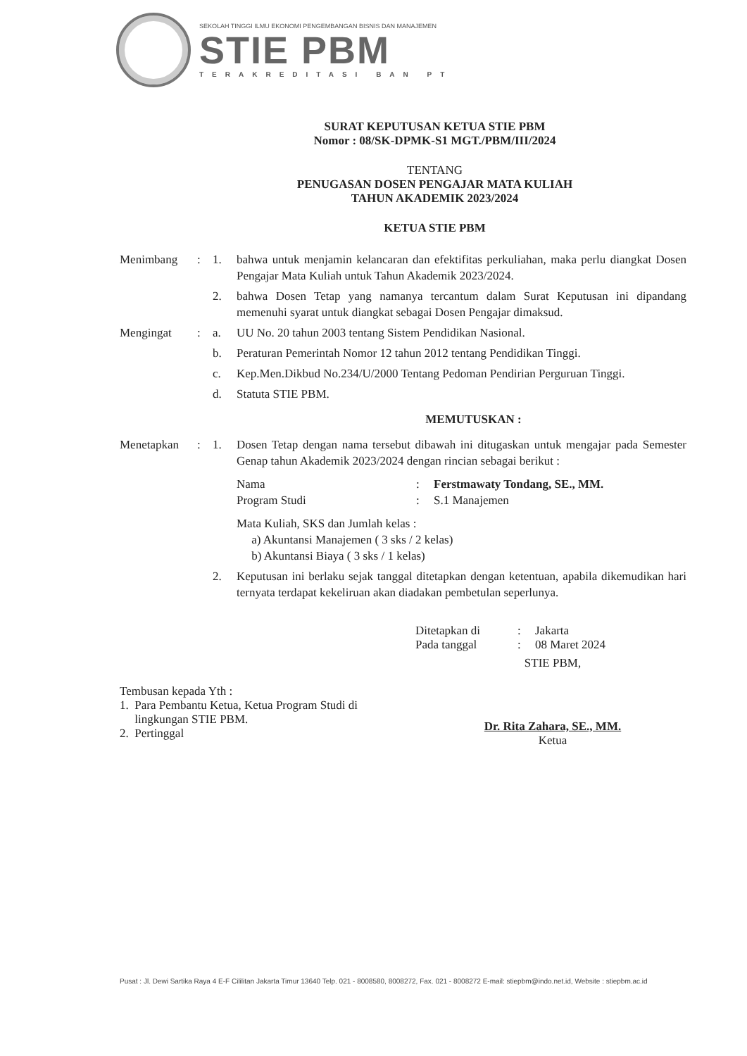SEKOLAH TINGGI ILMU EKONOMI PENGEMBANGAN BISNIS DAN MANAJEMEN
STIE PBM
TERAKREDITASI BAN PT
SURAT KEPUTUSAN KETUA STIE PBM
Nomor : 08/SK-DPMK-S1 MGT./PBM/III/2024
TENTANG
PENUGASAN DOSEN PENGAJAR MATA KULIAH
TAHUN AKADEMIK 2023/2024
KETUA STIE PBM
| Menimbang | : | 1. | bahwa untuk menjamin kelancaran dan efektifitas perkuliahan, maka perlu diangkat Dosen Pengajar Mata Kuliah untuk Tahun Akademik 2023/2024. |
| | | 2. | bahwa Dosen Tetap yang namanya tercantum dalam Surat Keputusan ini dipandang memenuhi syarat untuk diangkat sebagai Dosen Pengajar dimaksud. |
| Mengingat | : | a. | UU No. 20 tahun 2003 tentang Sistem Pendidikan Nasional. |
| | | b. | Peraturan Pemerintah Nomor 12 tahun 2012 tentang Pendidikan Tinggi. |
| | | c. | Kep.Men.Dikbud No.234/U/2000 Tentang Pedoman Pendirian Perguruan Tinggi. |
| | | d. | Statuta STIE PBM. |
| MEMUTUSKAN : | | | |
| Menetapkan | : | 1. | Dosen Tetap dengan nama tersebut dibawah ini ditugaskan untuk mengajar pada Semester Genap tahun Akademik 2023/2024 dengan rincian sebagai berikut : Nama : Ferstmawaty Tondang, SE., MM. Program Studi : S.1 Manajemen Mata Kuliah, SKS dan Jumlah kelas : a) Akuntansi Manajemen ( 3 sks / 2 kelas) b) Akuntansi Biaya ( 3 sks / 1 kelas) |
| | | 2. | Keputusan ini berlaku sejak tanggal ditetapkan dengan ketentuan, apabila dikemudikan hari ternyata terdapat kekeliruan akan diadakan pembetulan seperlunya. |
Ditetapkan di: Jakarta Pada tanggal: 08 Maret 2024
Tembusan kepada Yth :
1. Para Pembantu Ketua, Ketua Program Studi di
lingkungan STIE PBM.
2. Pertinggal
STIE PBM,
Dr. Rita Zahara, SE., MM.
Ketua
Pusat : Jl. Dewi Sartika Raya 4 E-F Cililitan Jakarta Timur 13640 Telp. 021 - 8008580, 8008272, Fax. 021 - 8008272 E-mail: stiepbm@indo.net.id, Website : stiepbm.ac.id